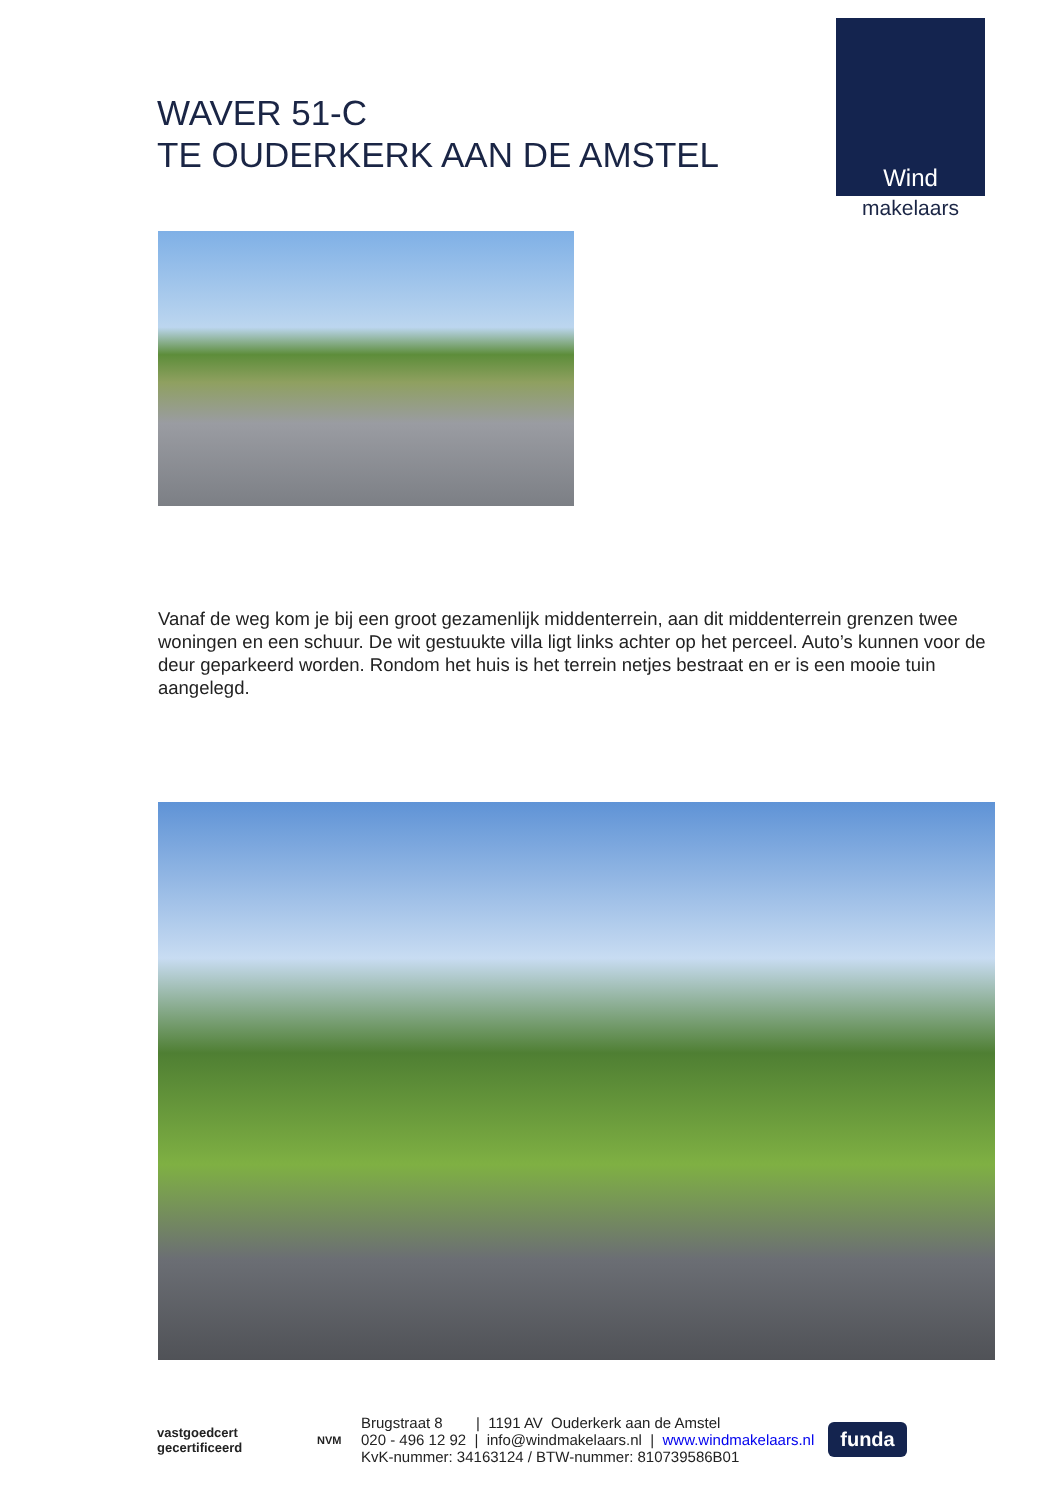WAVER 51-C
TE OUDERKERK AAN DE AMSTEL
Wind
makelaars
Vanaf de weg kom je bij een groot gezamenlijk middenterrein, aan dit middenterrein grenzen twee woningen en een schuur. De wit gestuukte villa ligt links achter op het perceel. Auto’s kunnen voor de deur geparkeerd worden. Rondom het huis is het terrein netjes bestraat en er is een mooie tuin aangelegd.
vastgoedcert
gecertificeerd
NVM
Brugstraat 8 | 1191 AV Ouderkerk aan de Amstel
020 - 496 12 92 | info@windmakelaars.nl | www.windmakelaars.nl
KvK-nummer: 34163124 / BTW-nummer: 810739586B01
funda